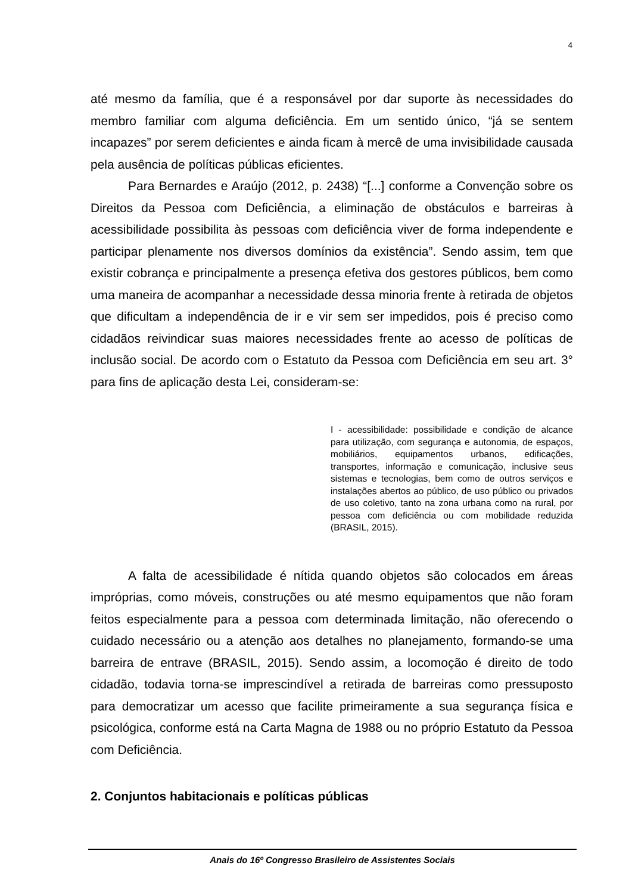4
até mesmo da família, que é a responsável por dar suporte às necessidades do membro familiar com alguma deficiência. Em um sentido único, “já se sentem incapazes” por serem deficientes e ainda ficam à mercê de uma invisibilidade causada pela ausência de políticas públicas eficientes.
Para Bernardes e Araújo (2012, p. 2438) “[...] conforme a Convenção sobre os Direitos da Pessoa com Deficiência, a eliminação de obstáculos e barreiras à acessibilidade possibilita às pessoas com deficiência viver de forma independente e participar plenamente nos diversos domínios da existência”. Sendo assim, tem que existir cobrança e principalmente a presença efetiva dos gestores públicos, bem como uma maneira de acompanhar a necessidade dessa minoria frente à retirada de objetos que dificultam a independência de ir e vir sem ser impedidos, pois é preciso como cidadãos reivindicar suas maiores necessidades frente ao acesso de políticas de inclusão social. De acordo com o Estatuto da Pessoa com Deficiência em seu art. 3° para fins de aplicação desta Lei, consideram-se:
I - acessibilidade: possibilidade e condição de alcance para utilização, com segurança e autonomia, de espaços, mobiliários, equipamentos urbanos, edificações, transportes, informação e comunicação, inclusive seus sistemas e tecnologias, bem como de outros serviços e instalações abertos ao público, de uso público ou privados de uso coletivo, tanto na zona urbana como na rural, por pessoa com deficiência ou com mobilidade reduzida (BRASIL, 2015).
A falta de acessibilidade é nítida quando objetos são colocados em áreas impróprias, como móveis, construções ou até mesmo equipamentos que não foram feitos especialmente para a pessoa com determinada limitação, não oferecendo o cuidado necessário ou a atenção aos detalhes no planejamento, formando-se uma barreira de entrave (BRASIL, 2015). Sendo assim, a locomoção é direito de todo cidadão, todavia torna-se imprescindível a retirada de barreiras como pressuposto para democratizar um acesso que facilite primeiramente a sua segurança física e psicológica, conforme está na Carta Magna de 1988 ou no próprio Estatuto da Pessoa com Deficiência.
2. Conjuntos habitacionais e políticas públicas
Anais do 16º Congresso Brasileiro de Assistentes Sociais